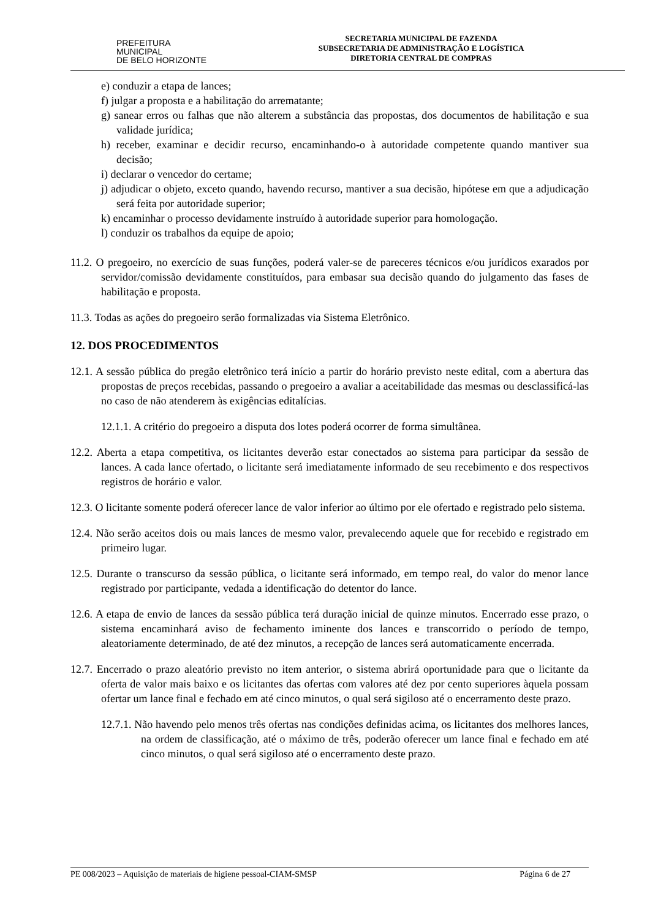PREFEITURA MUNICIPAL
DE BELO HORIZONTE
SECRETARIA MUNICIPAL DE FAZENDA
SUBSECRETARIA DE ADMINISTRAÇÃO E LOGÍSTICA
DIRETORIA CENTRAL DE COMPRAS
e) conduzir a etapa de lances;
f) julgar a proposta e a habilitação do arrematante;
g) sanear erros ou falhas que não alterem a substância das propostas, dos documentos de habilitação e sua validade jurídica;
h) receber, examinar e decidir recurso, encaminhando-o à autoridade competente quando mantiver sua decisão;
i) declarar o vencedor do certame;
j) adjudicar o objeto, exceto quando, havendo recurso, mantiver a sua decisão, hipótese em que a adjudicação será feita por autoridade superior;
k) encaminhar o processo devidamente instruído à autoridade superior para homologação.
l) conduzir os trabalhos da equipe de apoio;
11.2. O pregoeiro, no exercício de suas funções, poderá valer-se de pareceres técnicos e/ou jurídicos exarados por servidor/comissão devidamente constituídos, para embasar sua decisão quando do julgamento das fases de habilitação e proposta.
11.3. Todas as ações do pregoeiro serão formalizadas via Sistema Eletrônico.
12. DOS PROCEDIMENTOS
12.1. A sessão pública do pregão eletrônico terá início a partir do horário previsto neste edital, com a abertura das propostas de preços recebidas, passando o pregoeiro a avaliar a aceitabilidade das mesmas ou desclassificá-las no caso de não atenderem às exigências editalícias.
12.1.1. A critério do pregoeiro a disputa dos lotes poderá ocorrer de forma simultânea.
12.2. Aberta a etapa competitiva, os licitantes deverão estar conectados ao sistema para participar da sessão de lances. A cada lance ofertado, o licitante será imediatamente informado de seu recebimento e dos respectivos registros de horário e valor.
12.3. O licitante somente poderá oferecer lance de valor inferior ao último por ele ofertado e registrado pelo sistema.
12.4. Não serão aceitos dois ou mais lances de mesmo valor, prevalecendo aquele que for recebido e registrado em primeiro lugar.
12.5. Durante o transcurso da sessão pública, o licitante será informado, em tempo real, do valor do menor lance registrado por participante, vedada a identificação do detentor do lance.
12.6. A etapa de envio de lances da sessão pública terá duração inicial de quinze minutos. Encerrado esse prazo, o sistema encaminhará aviso de fechamento iminente dos lances e transcorrido o período de tempo, aleatoriamente determinado, de até dez minutos, a recepção de lances será automaticamente encerrada.
12.7. Encerrado o prazo aleatório previsto no item anterior, o sistema abrirá oportunidade para que o licitante da oferta de valor mais baixo e os licitantes das ofertas com valores até dez por cento superiores àquela possam ofertar um lance final e fechado em até cinco minutos, o qual será sigiloso até o encerramento deste prazo.
12.7.1. Não havendo pelo menos três ofertas nas condições definidas acima, os licitantes dos melhores lances, na ordem de classificação, até o máximo de três, poderão oferecer um lance final e fechado em até cinco minutos, o qual será sigiloso até o encerramento deste prazo.
PE 008/2023 – Aquisição de materiais de higiene pessoal-CIAM-SMSP Página 6 de 27